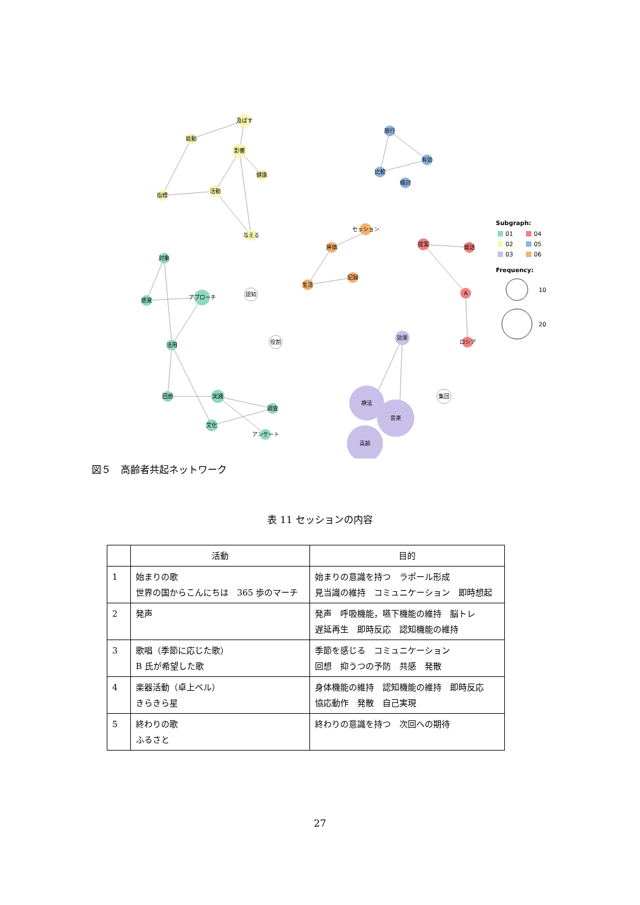及ぼす
能動
影響
健康
活動
指標
与える
対象
感覚
アプローチ
活用
回想
実践
調査
文化
アンケート
認知
役割
旅行
有効
比較
検討
セッション
評価
記録
生活
提案
発話
A
ロシア
効果
集団
療法
音楽
高齢
Subgraph:
01
04
02
05
03
06
Frequency:
10
20
図５　高齢者共起ネットワーク
表 11 セッションの内容
| | 活動 | 目的 |
| --- | --- | --- |
| 1 | 始まりの歌 世界の国からこんにちは 365 歩のマーチ | 始まりの意識を持つ ラポール形成 見当識の維持 コミュニケーション 即時想起 |
| 2 | 発声 | 発声 呼吸機能，嚥下機能の維持 脳トレ 遅延再生 即時反応 認知機能の維持 |
| 3 | 歌唱（季節に応じた歌） B 氏が希望した歌 | 季節を感じる コミュニケーション 回想 抑うつの予防 共感 発散 |
| 4 | 楽器活動（卓上ベル） きらきら星 | 身体機能の維持 認知機能の維持 即時反応 協応動作 発散 自己実現 |
| 5 | 終わりの歌 ふるさと | 終わりの意識を持つ 次回への期待 |
27